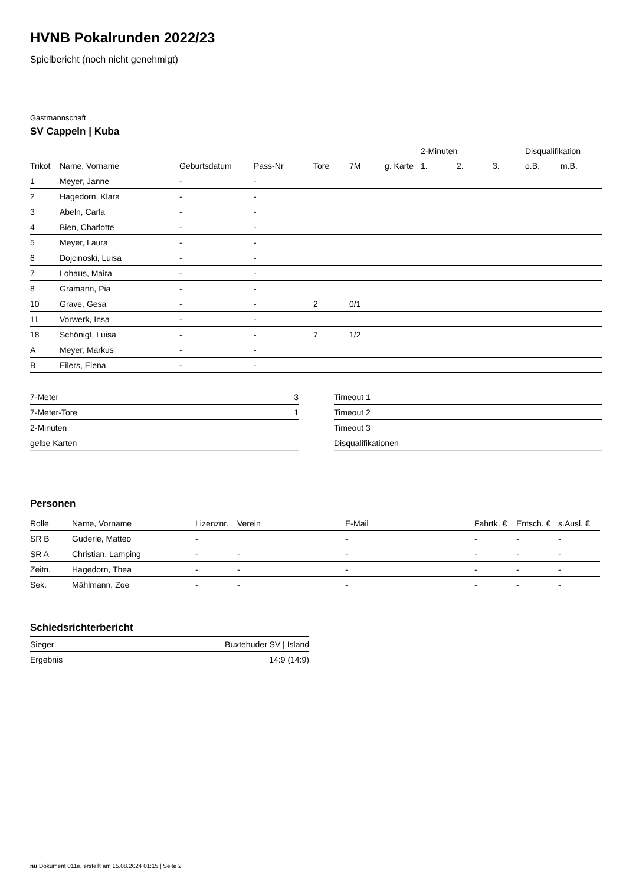HVNB Pokalrunden 2022/23
Spielbericht (noch nicht genehmigt)
Gastmannschaft
SV Cappeln | Kuba
| | | | | | | | 2-Minuten | | | Disqualifikation | |
| --- | --- | --- | --- | --- | --- | --- | --- | --- | --- | --- | --- |
| Trikot | Name, Vorname | Geburtsdatum | Pass-Nr | Tore | 7M | g. Karte | 1. | 2. | 3. | o.B. | m.B. |
| 1 | Meyer, Janne | - | - | | | | | | | | |
| 2 | Hagedorn, Klara | - | - | | | | | | | | |
| 3 | Abeln, Carla | - | - | | | | | | | | |
| 4 | Bien, Charlotte | - | - | | | | | | | | |
| 5 | Meyer, Laura | - | - | | | | | | | | |
| 6 | Dojcinoski, Luisa | - | - | | | | | | | | |
| 7 | Lohaus, Maira | - | - | | | | | | | | |
| 8 | Gramann, Pia | - | - | | | | | | | | |
| 10 | Grave, Gesa | - | - | 2 | 0/1 | | | | | | |
| 11 | Vorwerk, Insa | - | - | | | | | | | | |
| 18 | Schönigt, Luisa | - | - | 7 | 1/2 | | | | | | |
| A | Meyer, Markus | - | - | | | | | | | | |
| B | Eilers, Elena | - | - | | | | | | | | |
| 7-Meter | 3 |
| 7-Meter-Tore | 1 |
| 2-Minuten | |
| gelbe Karten | |
| Timeout 1 |
| Timeout 2 |
| Timeout 3 |
| Disqualifikationen |
Personen
| Rolle | Name, Vorname | Lizenznr. | Verein | E-Mail | Fahrtk. € | Entsch. € | s.Ausl. € |
| --- | --- | --- | --- | --- | --- | --- | --- |
| SR B | Guderle, Matteo | - | | - | - | - | - |
| SR A | Christian, Lamping | - | - | - | - | - | - |
| Zeitn. | Hagedorn, Thea | - | - | - | - | - | - |
| Sek. | Mählmann, Zoe | - | - | - | - | - | - |
Schiedsrichterbericht
| Sieger | Buxtehuder SV / Island |
| Ergebnis | 14:9 (14:9) |
nu.Dokument 011e, erstellt am 15.08.2024 01:15 | Seite 2